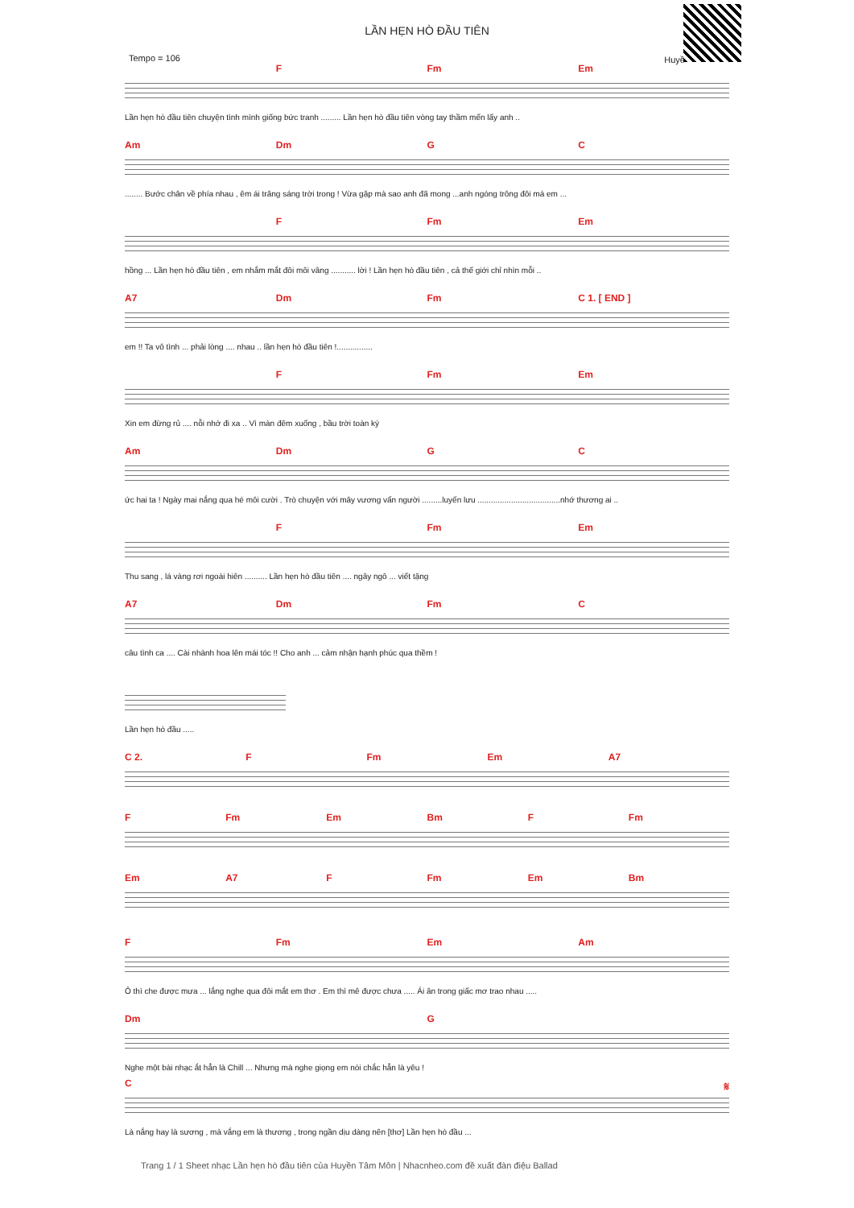Huyề
LẦN HẸN HÒ ĐẦU TIÊN
Tempo = 106
F Fm Em
Lần hẹn hò đầu tiên chuyện tình mình giống bức tranh ......... Lần hẹn hò đầu tiên vòng tay thầm mến lấy anh ..
Am Dm G C
........ Bước chân về phía nhau , êm ái trăng sáng trời trong ! Vừa gặp mà sao anh đã mong ...anh ngóng trông đôi má em ...
F Fm Em
hồng ... Lần hẹn hò đầu tiên , em nhắm mắt đôi môi vâng ........... lời ! Lần hẹn hò đầu tiên , cả thế giới chỉ nhìn mỗi ..
A7 Dm Fm C 1. [ END ]
em !! Ta vô tình ... phải lòng .... nhau .. lần hẹn hò đầu tiên !................
F Fm Em
Xin em đừng rủ .... nỗi nhớ đi xa .. Vì màn đêm xuống , bầu trời toàn ký
Am Dm G C
ức hai ta ! Ngày mai nắng qua hé môi cười . Trò chuyện với mây vương vấn người .........luyến lưu .....................................nhớ thương ai ..
F Fm Em
Thu sang , lá vàng rơi ngoài hiên .......... Lần hẹn hò đầu tiên .... ngây ngô ... viết tặng
A7 Dm Fm C
câu tình ca .... Cài nhành hoa lên mái tóc !! Cho anh ... cảm nhận hạnh phúc qua thềm !
Lần hẹn hò đầu .....
C 2. F Fm Em A7
F Fm Em Bm F Fm
Em A7 F Fm Em Bm
F Fm Em Am
Ô thì che được mưa ... lắng nghe qua đôi mắt em thơ . Em thì mê được chưa ..... Ái ân trong giấc mơ trao nhau .....
Dm G
Nghe một bài nhạc ắt hẳn là Chill ... Nhưng mà nghe giọng em nói chắc hẳn là yêu !
C 𝄋
Là nắng hay là sương , mà vắng em là thương , trong ngần dịu dàng nên [thơ] Lần hẹn hò đầu ...
Trang 1 / 1 Sheet nhạc Lần hẹn hò đầu tiên của Huyền Tâm Môn | Nhacnheo.com đề xuất đàn điệu Ballad